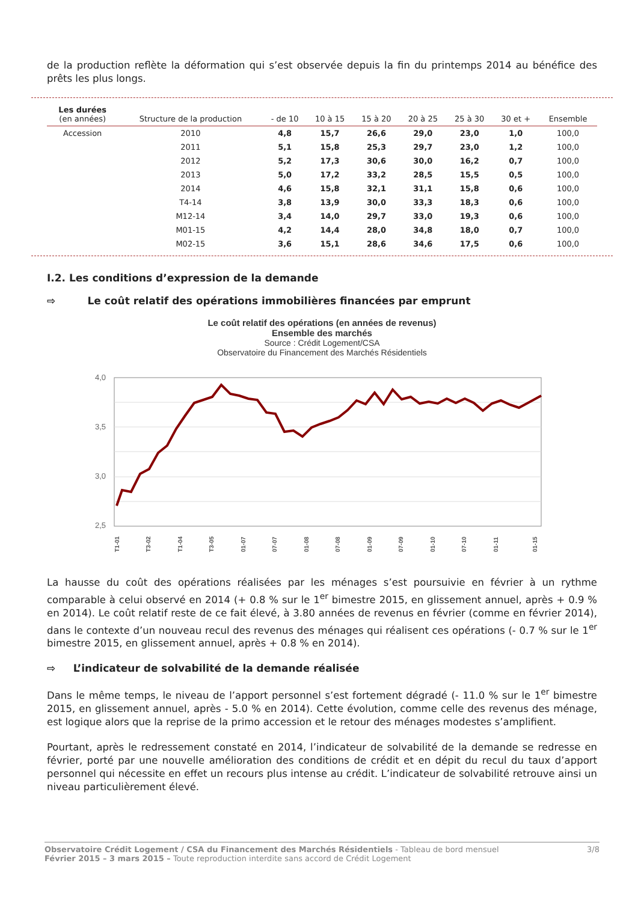de la production reflète la déformation qui s’est observée depuis la fin du printemps 2014 au bénéfice des prêts les plus longs.
| Les durées (en années) | Structure de la production | - de 10 | 10 à 15 | 15 à 20 | 20 à 25 | 25 à 30 | 30 et + | Ensemble |
| --- | --- | --- | --- | --- | --- | --- | --- | --- |
| Accession | 2010 | 4,8 | 15,7 | 26,6 | 29,0 | 23,0 | 1,0 | 100,0 |
| | 2011 | 5,1 | 15,8 | 25,3 | 29,7 | 23,0 | 1,2 | 100,0 |
| | 2012 | 5,2 | 17,3 | 30,6 | 30,0 | 16,2 | 0,7 | 100,0 |
| | 2013 | 5,0 | 17,2 | 33,2 | 28,5 | 15,5 | 0,5 | 100,0 |
| | 2014 | 4,6 | 15,8 | 32,1 | 31,1 | 15,8 | 0,6 | 100,0 |
| | T4-14 | 3,8 | 13,9 | 30,0 | 33,3 | 18,3 | 0,6 | 100,0 |
| | M12-14 | 3,4 | 14,0 | 29,7 | 33,0 | 19,3 | 0,6 | 100,0 |
| | M01-15 | 4,2 | 14,4 | 28,0 | 34,8 | 18,0 | 0,7 | 100,0 |
| | M02-15 | 3,6 | 15,1 | 28,6 | 34,6 | 17,5 | 0,6 | 100,0 |
I.2. Les conditions d’expression de la demande
⇨ Le coût relatif des opérations immobilières financées par emprunt
Le coût relatif des opérations (en années de revenus)
Ensemble des marchés
Source : Crédit Logement/CSA
Observatoire du Financement des Marchés Résidentiels
4,0
3,5
3,0
2,5
T1-01
T3-02
T1-04
T3-05
01-07
07-07
01-08
07-08
01-09
07-09
01-10
07-10
01-11
01-15
La hausse du coût des opérations réalisées par les ménages s’est poursuivie en février à un rythme comparable à celui observé en 2014 (+ 0.8 % sur le 1<sup>er</sup> bimestre 2015, en glissement annuel, après + 0.9 % en 2014). Le coût relatif reste de ce fait élevé, à 3.80 années de revenus en février (comme en février 2014), dans le contexte d’un nouveau recul des revenus des ménages qui réalisent ces opérations (- 0.7 % sur le 1<sup>er</sup> bimestre 2015, en glissement annuel, après + 0.8 % en 2014).
⇨ L’indicateur de solvabilité de la demande réalisée
Dans le même temps, le niveau de l’apport personnel s’est fortement dégradé (- 11.0 % sur le 1<sup>er</sup> bimestre 2015, en glissement annuel, après - 5.0 % en 2014). Cette évolution, comme celle des revenus des ménage, est logique alors que la reprise de la primo accession et le retour des ménages modestes s’amplifient.
Pourtant, après le redressement constaté en 2014, l’indicateur de solvabilité de la demande se redresse en février, porté par une nouvelle amélioration des conditions de crédit et en dépit du recul du taux d’apport personnel qui nécessite en effet un recours plus intense au crédit. L’indicateur de solvabilité retrouve ainsi un niveau particulièrement élevé.
Observatoire Crédit Logement / CSA du Financement des Marchés Résidentiels - Tableau de bord mensuel
Février 2015 – 3 mars 2015 – Toute reproduction interdite sans accord de Crédit Logement
3/8